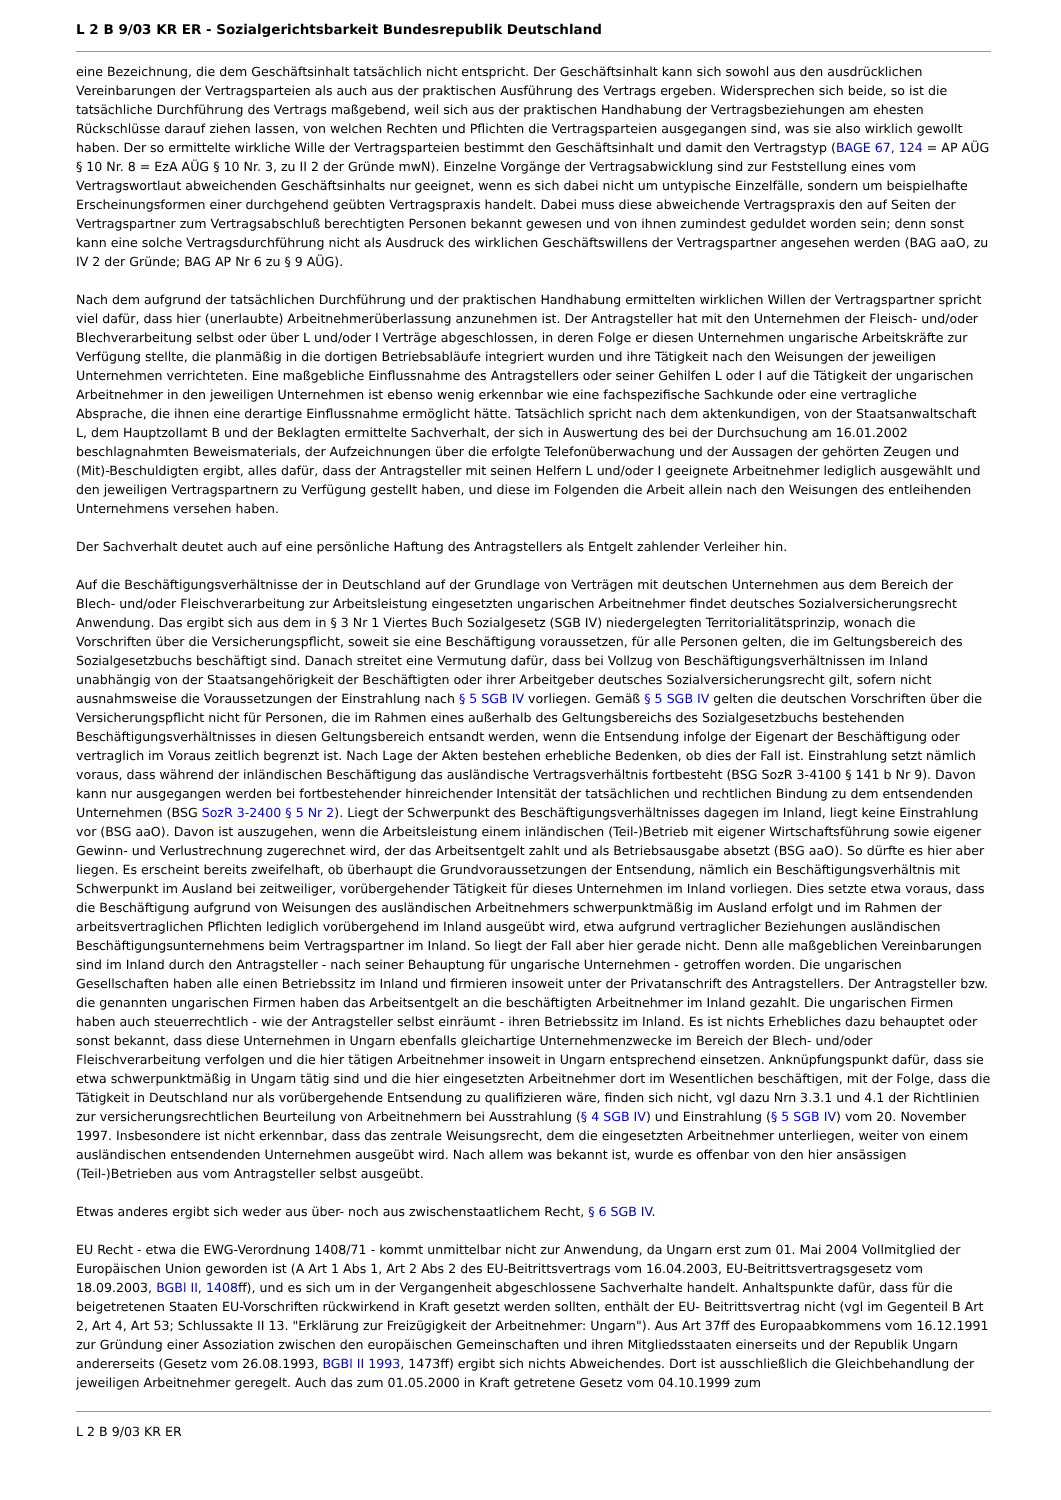L 2 B 9/03 KR ER - Sozialgerichtsbarkeit Bundesrepublik Deutschland
eine Bezeichnung, die dem Geschäftsinhalt tatsächlich nicht entspricht. Der Geschäftsinhalt kann sich sowohl aus den ausdrücklichen Vereinbarungen der Vertragsparteien als auch aus der praktischen Ausführung des Vertrags ergeben. Widersprechen sich beide, so ist die tatsächliche Durchführung des Vertrags maßgebend, weil sich aus der praktischen Handhabung der Vertragsbeziehungen am ehesten Rückschlüsse darauf ziehen lassen, von welchen Rechten und Pflichten die Vertragsparteien ausgegangen sind, was sie also wirklich gewollt haben. Der so ermittelte wirkliche Wille der Vertragsparteien bestimmt den Geschäftsinhalt und damit den Vertragstyp (BAGE 67, 124 = AP AÜG § 10 Nr. 8 = EzA AÜG § 10 Nr. 3, zu II 2 der Gründe mwN). Einzelne Vorgänge der Vertragsabwicklung sind zur Feststellung eines vom Vertragswortlaut abweichenden Geschäftsinhalts nur geeignet, wenn es sich dabei nicht um untypische Einzelfälle, sondern um beispielhafte Erscheinungsformen einer durchgehend geübten Vertragspraxis handelt. Dabei muss diese abweichende Vertragspraxis den auf Seiten der Vertragspartner zum Vertragsabschluß berechtigten Personen bekannt gewesen und von ihnen zumindest geduldet worden sein; denn sonst kann eine solche Vertragsdurchführung nicht als Ausdruck des wirklichen Geschäftswillens der Vertragspartner angesehen werden (BAG aaO, zu IV 2 der Gründe; BAG AP Nr 6 zu § 9 AÜG).
Nach dem aufgrund der tatsächlichen Durchführung und der praktischen Handhabung ermittelten wirklichen Willen der Vertragspartner spricht viel dafür, dass hier (unerlaubte) Arbeitnehmerüberlassung anzunehmen ist. Der Antragsteller hat mit den Unternehmen der Fleisch- und/oder Blechverarbeitung selbst oder über L und/oder I Verträge abgeschlossen, in deren Folge er diesen Unternehmen ungarische Arbeitskräfte zur Verfügung stellte, die planmäßig in die dortigen Betriebsabläufe integriert wurden und ihre Tätigkeit nach den Weisungen der jeweiligen Unternehmen verrichteten. Eine maßgebliche Einflussnahme des Antragstellers oder seiner Gehilfen L oder I auf die Tätigkeit der ungarischen Arbeitnehmer in den jeweiligen Unternehmen ist ebenso wenig erkennbar wie eine fachspezifische Sachkunde oder eine vertragliche Absprache, die ihnen eine derartige Einflussnahme ermöglicht hätte. Tatsächlich spricht nach dem aktenkundigen, von der Staatsanwaltschaft L, dem Hauptzollamt B und der Beklagten ermittelte Sachverhalt, der sich in Auswertung des bei der Durchsuchung am 16.01.2002 beschlagnahmten Beweismaterials, der Aufzeichnungen über die erfolgte Telefonüberwachung und der Aussagen der gehörten Zeugen und (Mit)-Beschuldigten ergibt, alles dafür, dass der Antragsteller mit seinen Helfern L und/oder I geeignete Arbeitnehmer lediglich ausgewählt und den jeweiligen Vertragspartnern zu Verfügung gestellt haben, und diese im Folgenden die Arbeit allein nach den Weisungen des entleihenden Unternehmens versehen haben.
Der Sachverhalt deutet auch auf eine persönliche Haftung des Antragstellers als Entgelt zahlender Verleiher hin.
Auf die Beschäftigungsverhältnisse der in Deutschland auf der Grundlage von Verträgen mit deutschen Unternehmen aus dem Bereich der Blech- und/oder Fleischverarbeitung zur Arbeitsleistung eingesetzten ungarischen Arbeitnehmer findet deutsches Sozialversicherungsrecht Anwendung. Das ergibt sich aus dem in § 3 Nr 1 Viertes Buch Sozialgesetz (SGB IV) niedergelegten Territorialitätsprinzip, wonach die Vorschriften über die Versicherungspflicht, soweit sie eine Beschäftigung voraussetzen, für alle Personen gelten, die im Geltungsbereich des Sozialgesetzbuchs beschäftigt sind. Danach streitet eine Vermutung dafür, dass bei Vollzug von Beschäftigungsverhältnissen im Inland unabhängig von der Staatsangehörigkeit der Beschäftigten oder ihrer Arbeitgeber deutsches Sozialversicherungsrecht gilt, sofern nicht ausnahmsweise die Voraussetzungen der Einstrahlung nach § 5 SGB IV vorliegen. Gemäß § 5 SGB IV gelten die deutschen Vorschriften über die Versicherungspflicht nicht für Personen, die im Rahmen eines außerhalb des Geltungsbereichs des Sozialgesetzbuchs bestehenden Beschäftigungsverhältnisses in diesen Geltungsbereich entsandt werden, wenn die Entsendung infolge der Eigenart der Beschäftigung oder vertraglich im Voraus zeitlich begrenzt ist. Nach Lage der Akten bestehen erhebliche Bedenken, ob dies der Fall ist. Einstrahlung setzt nämlich voraus, dass während der inländischen Beschäftigung das ausländische Vertragsverhältnis fortbesteht (BSG SozR 3-4100 § 141 b Nr 9). Davon kann nur ausgegangen werden bei fortbestehender hinreichender Intensität der tatsächlichen und rechtlichen Bindung zu dem entsendenden Unternehmen (BSG SozR 3-2400 § 5 Nr 2). Liegt der Schwerpunkt des Beschäftigungsverhältnisses dagegen im Inland, liegt keine Einstrahlung vor (BSG aaO). Davon ist auszugehen, wenn die Arbeitsleistung einem inländischen (Teil-)Betrieb mit eigener Wirtschaftsführung sowie eigener Gewinn- und Verlustrechnung zugerechnet wird, der das Arbeitsentgelt zahlt und als Betriebsausgabe absetzt (BSG aaO). So dürfte es hier aber liegen. Es erscheint bereits zweifelhaft, ob überhaupt die Grundvoraussetzungen der Entsendung, nämlich ein Beschäftigungsverhältnis mit Schwerpunkt im Ausland bei zeitweiliger, vorübergehender Tätigkeit für dieses Unternehmen im Inland vorliegen. Dies setzte etwa voraus, dass die Beschäftigung aufgrund von Weisungen des ausländischen Arbeitnehmers schwerpunktmäßig im Ausland erfolgt und im Rahmen der arbeitsvertraglichen Pflichten lediglich vorübergehend im Inland ausgeübt wird, etwa aufgrund vertraglicher Beziehungen ausländischen Beschäftigungsunternehmens beim Vertragspartner im Inland. So liegt der Fall aber hier gerade nicht. Denn alle maßgeblichen Vereinbarungen sind im Inland durch den Antragsteller - nach seiner Behauptung für ungarische Unternehmen - getroffen worden. Die ungarischen Gesellschaften haben alle einen Betriebssitz im Inland und firmieren insoweit unter der Privatanschrift des Antragstellers. Der Antragsteller bzw. die genannten ungarischen Firmen haben das Arbeitsentgelt an die beschäftigten Arbeitnehmer im Inland gezahlt. Die ungarischen Firmen haben auch steuerrechtlich - wie der Antragsteller selbst einräumt - ihren Betriebssitz im Inland. Es ist nichts Erhebliches dazu behauptet oder sonst bekannt, dass diese Unternehmen in Ungarn ebenfalls gleichartige Unternehmenzwecke im Bereich der Blech- und/oder Fleischverarbeitung verfolgen und die hier tätigen Arbeitnehmer insoweit in Ungarn entsprechend einsetzen. Anknüpfungspunkt dafür, dass sie etwa schwerpunktmäßig in Ungarn tätig sind und die hier eingesetzten Arbeitnehmer dort im Wesentlichen beschäftigen, mit der Folge, dass die Tätigkeit in Deutschland nur als vorübergehende Entsendung zu qualifizieren wäre, finden sich nicht, vgl dazu Nrn 3.3.1 und 4.1 der Richtlinien zur versicherungsrechtlichen Beurteilung von Arbeitnehmern bei Ausstrahlung (§ 4 SGB IV) und Einstrahlung (§ 5 SGB IV) vom 20. November 1997. Insbesondere ist nicht erkennbar, dass das zentrale Weisungsrecht, dem die eingesetzten Arbeitnehmer unterliegen, weiter von einem ausländischen entsendenden Unternehmen ausgeübt wird. Nach allem was bekannt ist, wurde es offenbar von den hier ansässigen (Teil-)Betrieben aus vom Antragsteller selbst ausgeübt.
Etwas anderes ergibt sich weder aus über- noch aus zwischenstaatlichem Recht, § 6 SGB IV.
EU Recht - etwa die EWG-Verordnung 1408/71 - kommt unmittelbar nicht zur Anwendung, da Ungarn erst zum 01. Mai 2004 Vollmitglied der Europäischen Union geworden ist (A Art 1 Abs 1, Art 2 Abs 2 des EU-Beitrittsvertrags vom 16.04.2003, EU-Beitrittsvertragsgesetz vom 18.09.2003, BGBl II, 1408ff), und es sich um in der Vergangenheit abgeschlossene Sachverhalte handelt. Anhaltspunkte dafür, dass für die beigetretenen Staaten EU-Vorschriften rückwirkend in Kraft gesetzt werden sollten, enthält der EU- Beitrittsvertrag nicht (vgl im Gegenteil B Art 2, Art 4, Art 53; Schlussakte II 13. "Erklärung zur Freizügigkeit der Arbeitnehmer: Ungarn"). Aus Art 37ff des Europaabkommens vom 16.12.1991 zur Gründung einer Assoziation zwischen den europäischen Gemeinschaften und ihren Mitgliedsstaaten einerseits und der Republik Ungarn andererseits (Gesetz vom 26.08.1993, BGBl II 1993, 1473ff) ergibt sich nichts Abweichendes. Dort ist ausschließlich die Gleichbehandlung der jeweiligen Arbeitnehmer geregelt. Auch das zum 01.05.2000 in Kraft getretene Gesetz vom 04.10.1999 zum
L 2 B 9/03 KR ER